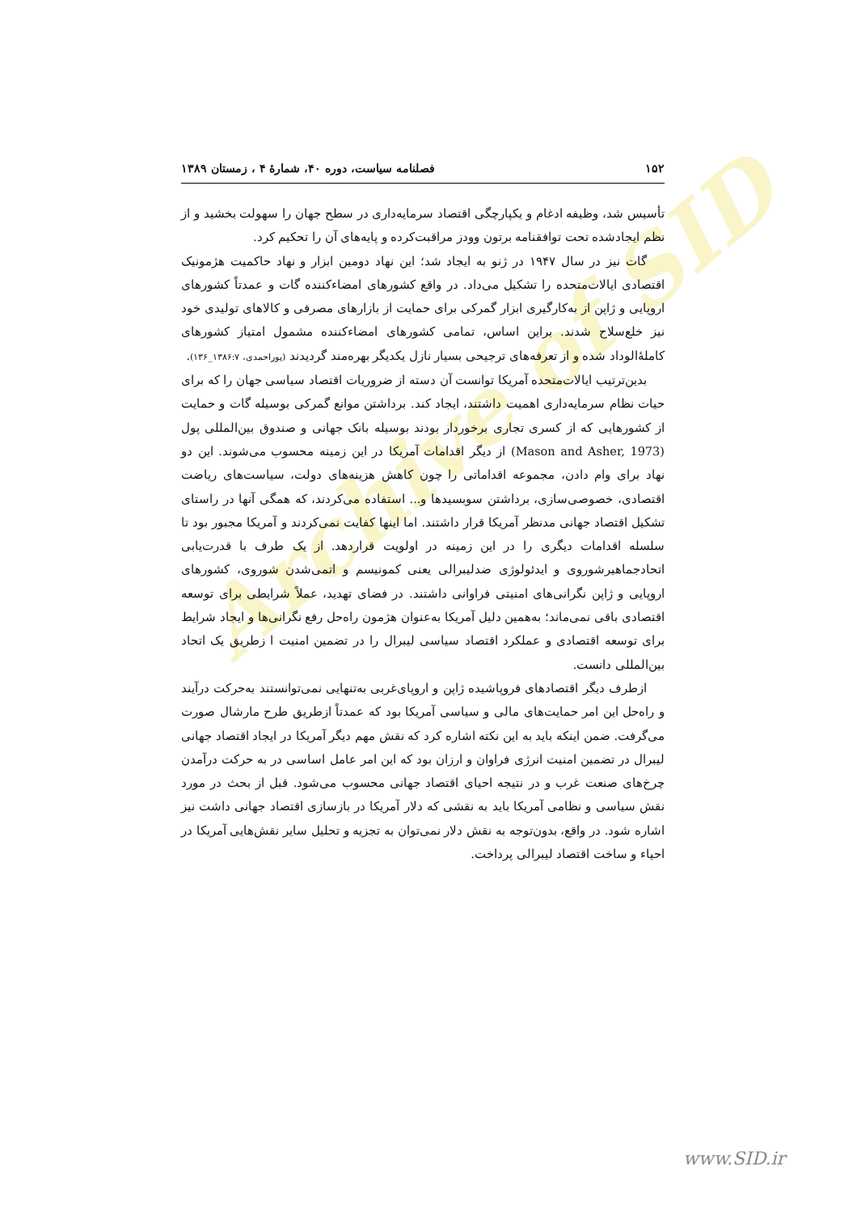Archive of SID
۱۵۲ فصلنامه سیاست، دوره ۴۰، شمارهٔ ۴ ، زمستان ۱۳۸۹
تأسیس شد، وظیفه ادغام و یکپارچگی اقتصاد سرمایه‌داری در سطح جهان را سهولت بخشید و از نظم ایجادشده تحت توافقنامه برتون وودز مراقبت‌کرده و پایه‌های آن را تحکیم کرد.
گات نیز در سال ۱۹۴۷ در ژنو به ایجاد شد؛ این نهاد دومین ابزار و نهاد حاکمیت هژمونیک اقتصادی ایالات‌متحده را تشکیل می‌داد. در واقع کشورهای امضاءکننده گات و عمدتاً کشورهای اروپایی و ژاپن از به‌کارگیری ابزار گمرکی برای حمایت از بازارهای مصرفی و کالاهای تولیدی خود نیز خلع‌سلاح شدند. براین اساس، تمامی کشورهای امضاءکننده مشمول امتیاز کشورهای کاملهٔ‌الوداد شده و از تعرفه‌های ترجیحی بسیار نازل یکدیگر بهره‌مند گردیدند (پوراحمدی، ۱۳۸۶:۷_۱۳۶).
بدین‌ترتیب ایالات‌متحده آمریکا توانست آن دسته از ضروریات اقتصاد سیاسی جهان را که برای حیات نظام سرمایه‌داری اهمیت داشتند، ایجاد کند. برداشتن موانع گمرکی بوسیله گات و حمایت از کشورهایی که از کسری تجاری برخوردار بودند بوسیله بانک جهانی و صندوق بین‌المللی پول (Mason and Asher, 1973) از دیگر اقدامات آمریکا در این زمینه محسوب می‌شوند. این دو نهاد برای وام دادن، مجموعه اقداماتی را چون کاهش هزینه‌های دولت، سیاست‌های ریاضت اقتصادی، خصوصی‌سازی، برداشتن سوبسیدها و... استفاده می‌کردند، که همگی آنها در راستای تشکیل اقتصاد جهانی مدنظر آمریکا قرار داشتند. اما اینها کفایت نمی‌کردند و آمریکا مجبور بود تا سلسله اقدامات دیگری را در این زمینه در اولویت قراردهد. از یک طرف با قدرت‌یابی اتحادجماهیرشوروی و ایدئولوژی ضدلیبرالی یعنی کمونیسم و اتمی‌شدن شوروی، کشورهای اروپایی و ژاپن نگرانی‌های امنیتی فراوانی داشتند. در فضای تهدید، عملاً شرایطی برای توسعه اقتصادی باقی نمی‌ماند؛ به‌همین دلیل آمریکا به‌عنوان هژمون راه‌حل رفع نگرانی‌ها و ایجاد شرایط برای توسعه اقتصادی و عملکرد اقتصاد سیاسی لیبرال را در تضمین امنیت ا زطریق یک اتحاد بین‌المللی دانست.
ازطرف دیگر اقتصادهای فروپاشیده ژاپن و اروپای‌غربی به‌تنهایی نمی‌توانستند به‌حرکت درآیند و راه‌حل این امر حمایت‌های مالی و سیاسی آمریکا بود که عمدتاً ازطریق طرح مارشال صورت می‌گرفت. ضمن اینکه باید به این نکته اشاره کرد که نقش مهم دیگر آمریکا در ایجاد اقتصاد جهانی لیبرال در تضمین امنیت انرژی فراوان و ارزان بود که این امر عامل اساسی در به حرکت درآمدن چرخ‌های صنعت غرب و در نتیجه احیای اقتصاد جهانی محسوب می‌شود. قبل از بحث در مورد نقش سیاسی و نظامی آمریکا باید به نقشی که دلار آمریکا در بازسازی اقتصاد جهانی داشت نیز اشاره شود. در واقع، بدون‌توجه به نقش دلار نمی‌توان به تجزیه و تحلیل سایر نقش‌هایی آمریکا در احیاء و ساخت اقتصاد لیبرالی پرداخت.
www.SID.ir